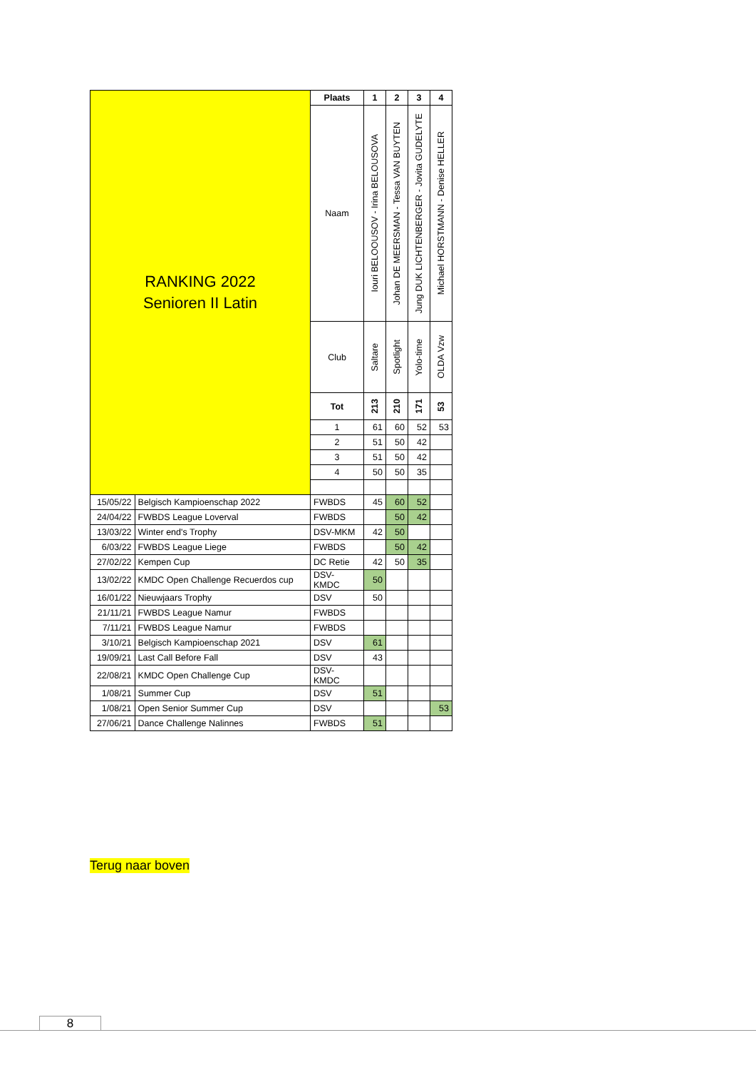| RANKING 2022 Senioren II Latin | | Plaats | 1 | 2 | 3 | 4 |
| | | Naam | Iouri BELOOUSOV - Irina BELOUSOVA | Johan DE MEERSMAN - Tessa VAN BUYTEN | Jung DUK LICHTENBERGER - Jovita GUDELYTE | Michael HORSTMANN - Denise HELLER |
| | | Club | Saltare | Spotlight | Yolo-time | OLDA Vzw |
| | | Tot | 213 | 210 | 171 | 53 |
| | | 1 | 61 | 60 | 52 | 53 |
| | | 2 | 51 | 50 | 42 | |
| | | 3 | 51 | 50 | 42 | |
| | | 4 | 50 | 50 | 35 | |
| 15/05/22 | Belgisch Kampioenschap 2022 | FWBDS | 45 | 60 | 52 | |
| 24/04/22 | FWBDS League Loverval | FWBDS | | 50 | 42 | |
| 13/03/22 | Winter end's Trophy | DSV-MKM | 42 | 50 | | |
| 6/03/22 | FWBDS League Liege | FWBDS | | 50 | 42 | |
| 27/02/22 | Kempen Cup | DC Retie | 42 | 50 | 35 | |
| 13/02/22 | KMDC Open Challenge Recuerdos cup | DSV- KMDC | 50 | | | |
| 16/01/22 | Nieuwjaars Trophy | DSV | 50 | | | |
| 21/11/21 | FWBDS League Namur | FWBDS | | | | |
| 7/11/21 | FWBDS League Namur | FWBDS | | | | |
| 3/10/21 | Belgisch Kampioenschap 2021 | DSV | 61 | | | |
| 19/09/21 | Last Call Before Fall | DSV | 43 | | | |
| 22/08/21 | KMDC Open Challenge Cup | DSV- KMDC | | | | |
| 1/08/21 | Summer Cup | DSV | 51 | | | |
| 1/08/21 | Open Senior Summer Cup | DSV | | | | 53 |
| 27/06/21 | Dance Challenge Nalinnes | FWBDS | 51 | | | |
Terug naar boven
8